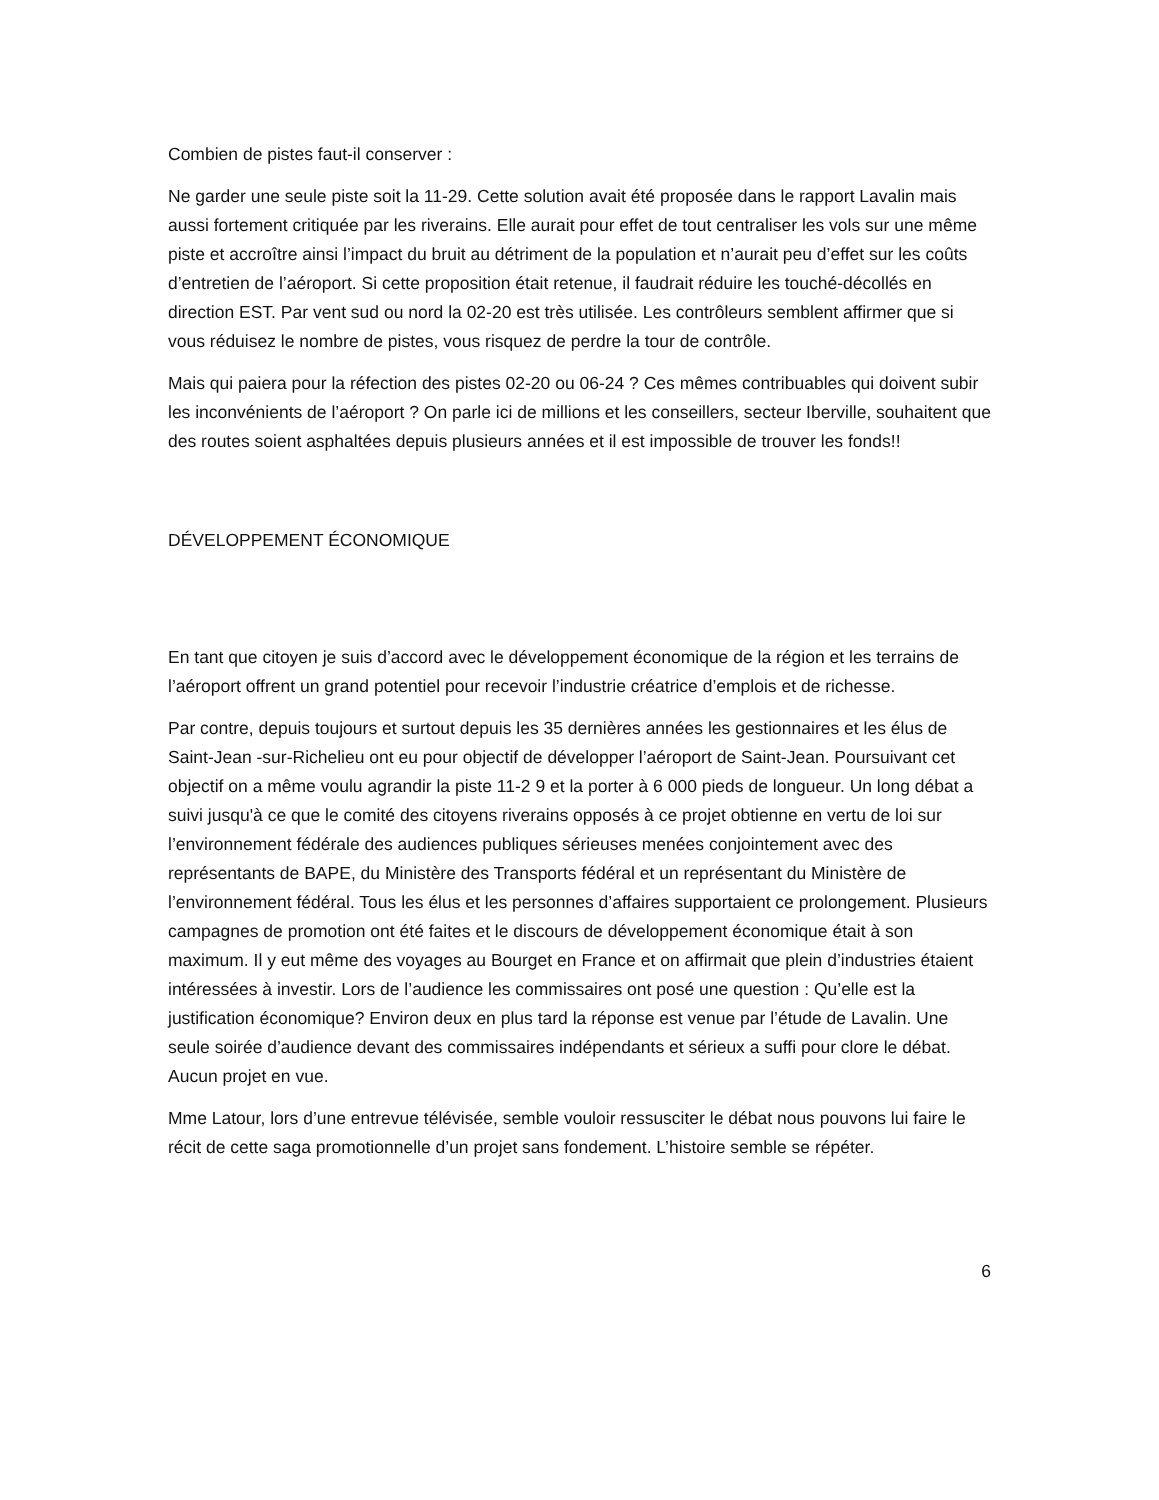Combien de pistes faut-il conserver :
Ne garder une seule piste soit la 11-29. Cette solution avait été proposée dans le rapport Lavalin mais aussi fortement critiquée par les riverains. Elle aurait pour effet de tout centraliser les vols sur une même piste et accroître ainsi l’impact du bruit au détriment de la population et n’aurait peu d’effet sur les coûts d’entretien de l’aéroport. Si cette proposition était retenue, il faudrait réduire les touché-décollés en direction EST. Par vent sud ou nord la 02-20 est très utilisée. Les contrôleurs semblent affirmer que si vous réduisez le nombre de pistes, vous risquez de perdre la tour de contrôle.
Mais qui paiera pour la réfection des pistes 02-20 ou 06-24 ? Ces mêmes contribuables qui doivent subir les inconvénients de l’aéroport ? On parle ici de millions et les conseillers, secteur Iberville, souhaitent que des routes soient asphaltées depuis plusieurs années et il est impossible de trouver les fonds!!
DÉVELOPPEMENT ÉCONOMIQUE
En tant que citoyen je suis d’accord avec le développement économique de la région et les terrains de l’aéroport offrent un grand potentiel pour recevoir l’industrie créatrice d’emplois et de richesse.
Par contre, depuis toujours et surtout depuis les 35 dernières années les gestionnaires et les élus de Saint-Jean -sur-Richelieu ont eu pour objectif de développer l’aéroport de Saint-Jean. Poursuivant cet objectif on a même voulu agrandir la piste 11-2 9 et la porter à 6 000 pieds de longueur. Un long débat a suivi jusqu'à ce que le comité des citoyens riverains opposés à ce projet obtienne en vertu de loi sur l’environnement fédérale des audiences publiques sérieuses menées conjointement avec des représentants de BAPE, du Ministère des Transports fédéral et un représentant du Ministère de l’environnement fédéral. Tous les élus et les personnes d’affaires supportaient ce prolongement. Plusieurs campagnes de promotion ont été faites et le discours de développement économique était à son maximum. Il y eut même des voyages au Bourget en France et on affirmait que plein d’industries étaient intéressées à investir. Lors de l’audience les commissaires ont posé une question : Qu’elle est la justification économique? Environ deux en plus tard la réponse est venue par l’étude de Lavalin. Une seule soirée d’audience devant des commissaires indépendants et sérieux a suffi pour clore le débat. Aucun projet en vue.
Mme Latour, lors d’une entrevue télévisée, semble vouloir ressusciter le débat nous pouvons lui faire le récit de cette saga promotionnelle d’un projet sans fondement. L’histoire semble se répéter.
6